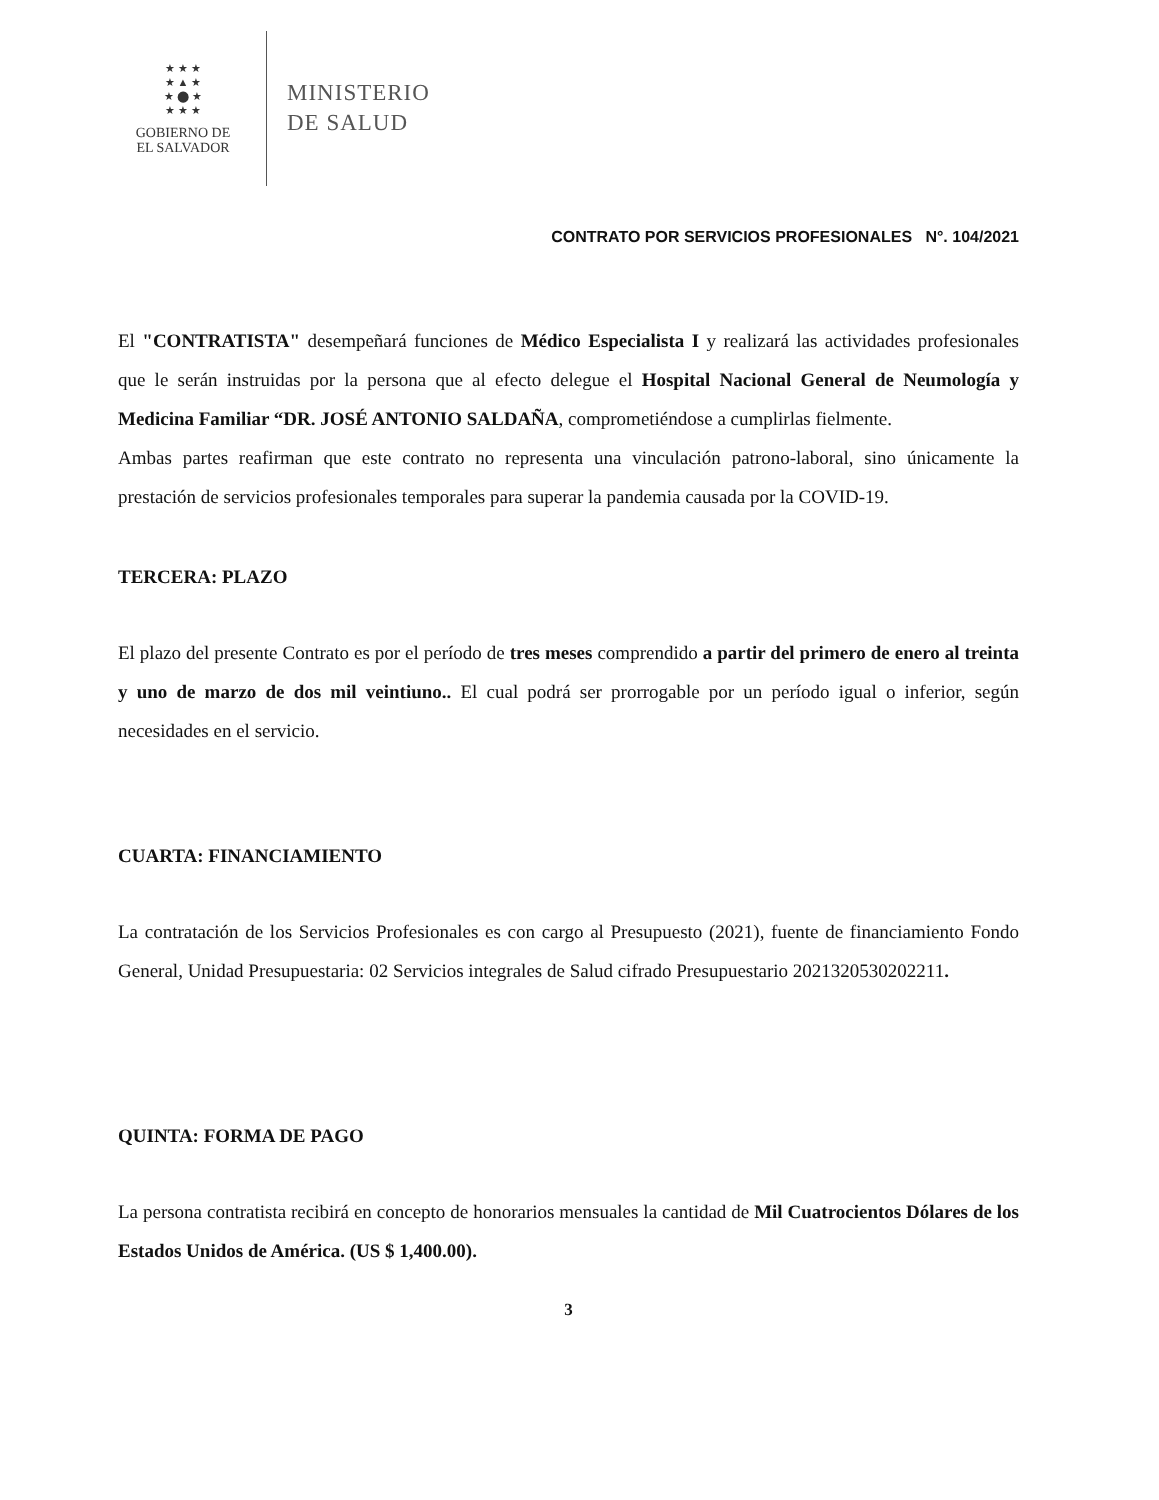★ ★ ★
★ ▲ ★
★ ⬤ ★
★ ★ ★
GOBIERNO DE
EL SALVADOR
MINISTERIO
DE SALUD
CONTRATO POR SERVICIOS PROFESIONALES N°. 104/2021
El "CONTRATISTA" desempeñará funciones de Médico Especialista I y realizará las actividades profesionales que le serán instruidas por la persona que al efecto delegue el Hospital Nacional General de Neumología y Medicina Familiar “DR. JOSÉ ANTONIO SALDAÑA, comprometiéndose a cumplirlas fielmente.
Ambas partes reafirman que este contrato no representa una vinculación patrono-laboral, sino únicamente la prestación de servicios profesionales temporales para superar la pandemia causada por la COVID-19.
TERCERA: PLAZO
El plazo del presente Contrato es por el período de tres meses comprendido a partir del primero de enero al treinta y uno de marzo de dos mil veintiuno.. El cual podrá ser prorrogable por un período igual o inferior, según necesidades en el servicio.
CUARTA: FINANCIAMIENTO
La contratación de los Servicios Profesionales es con cargo al Presupuesto (2021), fuente de financiamiento Fondo General, Unidad Presupuestaria: 02 Servicios integrales de Salud cifrado Presupuestario 2021320530202211.
QUINTA: FORMA DE PAGO
La persona contratista recibirá en concepto de honorarios mensuales la cantidad de Mil Cuatrocientos Dólares de los Estados Unidos de América. (US $ 1,400.00).
3